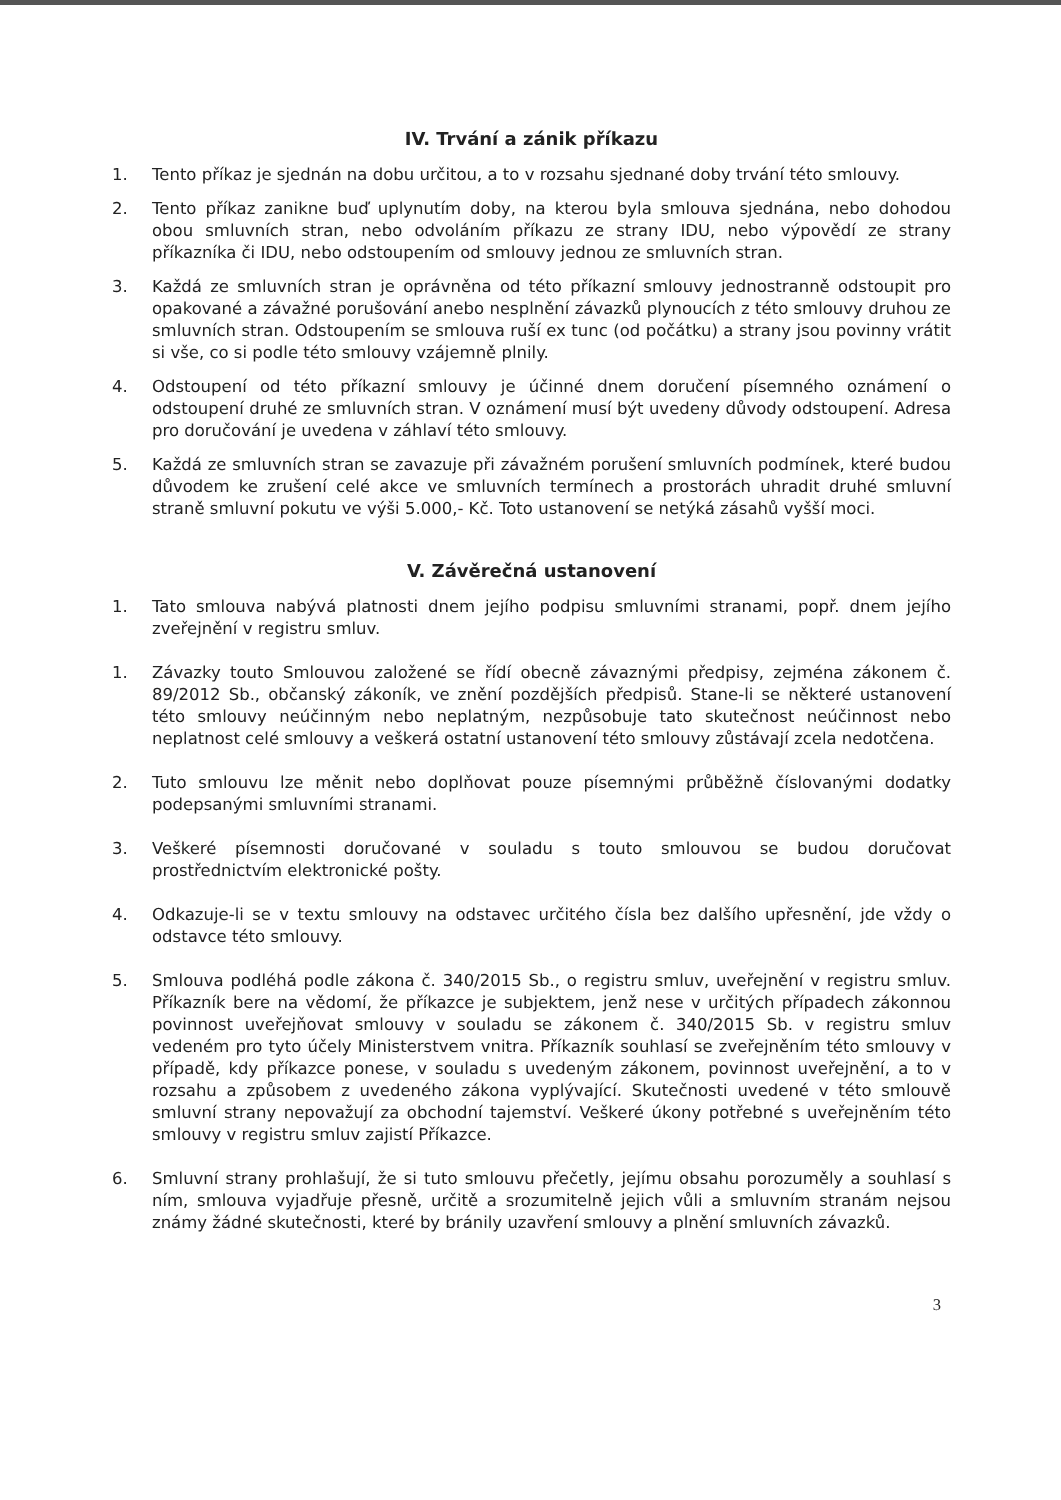IV. Trvání a zánik příkazu
1. Tento příkaz je sjednán na dobu určitou, a to v rozsahu sjednané doby trvání této smlouvy.
2. Tento příkaz zanikne buď uplynutím doby, na kterou byla smlouva sjednána, nebo dohodou obou smluvních stran, nebo odvoláním příkazu ze strany IDU, nebo výpovědí ze strany příkazníka či IDU, nebo odstoupením od smlouvy jednou ze smluvních stran.
3. Každá ze smluvních stran je oprávněna od této příkazní smlouvy jednostranně odstoupit pro opakované a závažné porušování anebo nesplnění závazků plynoucích z této smlouvy druhou ze smluvních stran. Odstoupením se smlouva ruší ex tunc (od počátku) a strany jsou povinny vrátit si vše, co si podle této smlouvy vzájemně plnily.
4. Odstoupení od této příkazní smlouvy je účinné dnem doručení písemného oznámení o odstoupení druhé ze smluvních stran. V oznámení musí být uvedeny důvody odstoupení. Adresa pro doručování je uvedena v záhlaví této smlouvy.
5. Každá ze smluvních stran se zavazuje při závažném porušení smluvních podmínek, které budou důvodem ke zrušení celé akce ve smluvních termínech a prostorách uhradit druhé smluvní straně smluvní pokutu ve výši 5.000,- Kč. Toto ustanovení se netýká zásahů vyšší moci.
V. Závěrečná ustanovení
1. Tato smlouva nabývá platnosti dnem jejího podpisu smluvními stranami, popř. dnem jejího zveřejnění v registru smluv.
1. Závazky touto Smlouvou založené se řídí obecně závaznými předpisy, zejména zákonem č. 89/2012 Sb., občanský zákoník, ve znění pozdějších předpisů. Stane-li se některé ustanovení této smlouvy neúčinným nebo neplatným, nezpůsobuje tato skutečnost neúčinnost nebo neplatnost celé smlouvy a veškerá ostatní ustanovení této smlouvy zůstávají zcela nedotčena.
2. Tuto smlouvu lze měnit nebo doplňovat pouze písemnými průběžně číslovanými dodatky podepsanými smluvními stranami.
3. Veškeré písemnosti doručované v souladu s touto smlouvou se budou doručovat prostřednictvím elektronické pošty.
4. Odkazuje-li se v textu smlouvy na odstavec určitého čísla bez dalšího upřesnění, jde vždy o odstavce této smlouvy.
5. Smlouva podléhá podle zákona č. 340/2015 Sb., o registru smluv, uveřejnění v registru smluv. Příkazník bere na vědomí, že příkazce je subjektem, jenž nese v určitých případech zákonnou povinnost uveřejňovat smlouvy v souladu se zákonem č. 340/2015 Sb. v registru smluv vedeném pro tyto účely Ministerstvem vnitra. Příkazník souhlasí se zveřejněním této smlouvy v případě, kdy příkazce ponese, v souladu s uvedeným zákonem, povinnost uveřejnění, a to v rozsahu a způsobem z uvedeného zákona vyplývající. Skutečnosti uvedené v této smlouvě smluvní strany nepovažují za obchodní tajemství. Veškeré úkony potřebné s uveřejněním této smlouvy v registru smluv zajistí Příkazce.
6. Smluvní strany prohlašují, že si tuto smlouvu přečetly, jejímu obsahu porozuměly a souhlasí s ním, smlouva vyjadřuje přesně, určitě a srozumitelně jejich vůli a smluvním stranám nejsou známy žádné skutečnosti, které by bránily uzavření smlouvy a plnění smluvních závazků.
3